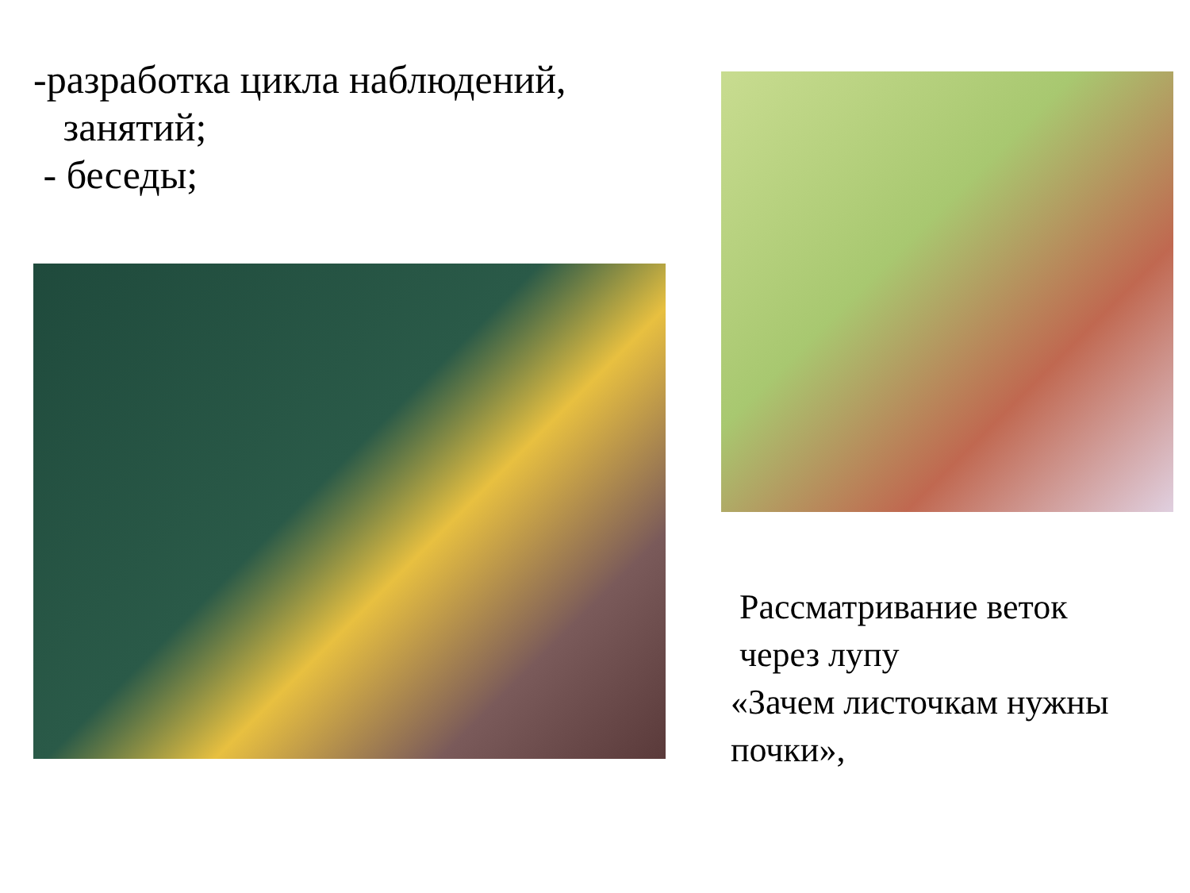-разработка цикла наблюдений,
занятий;
- беседы;
Рассматривание веток
через лупу
«Зачем листочкам нужны
почки»,